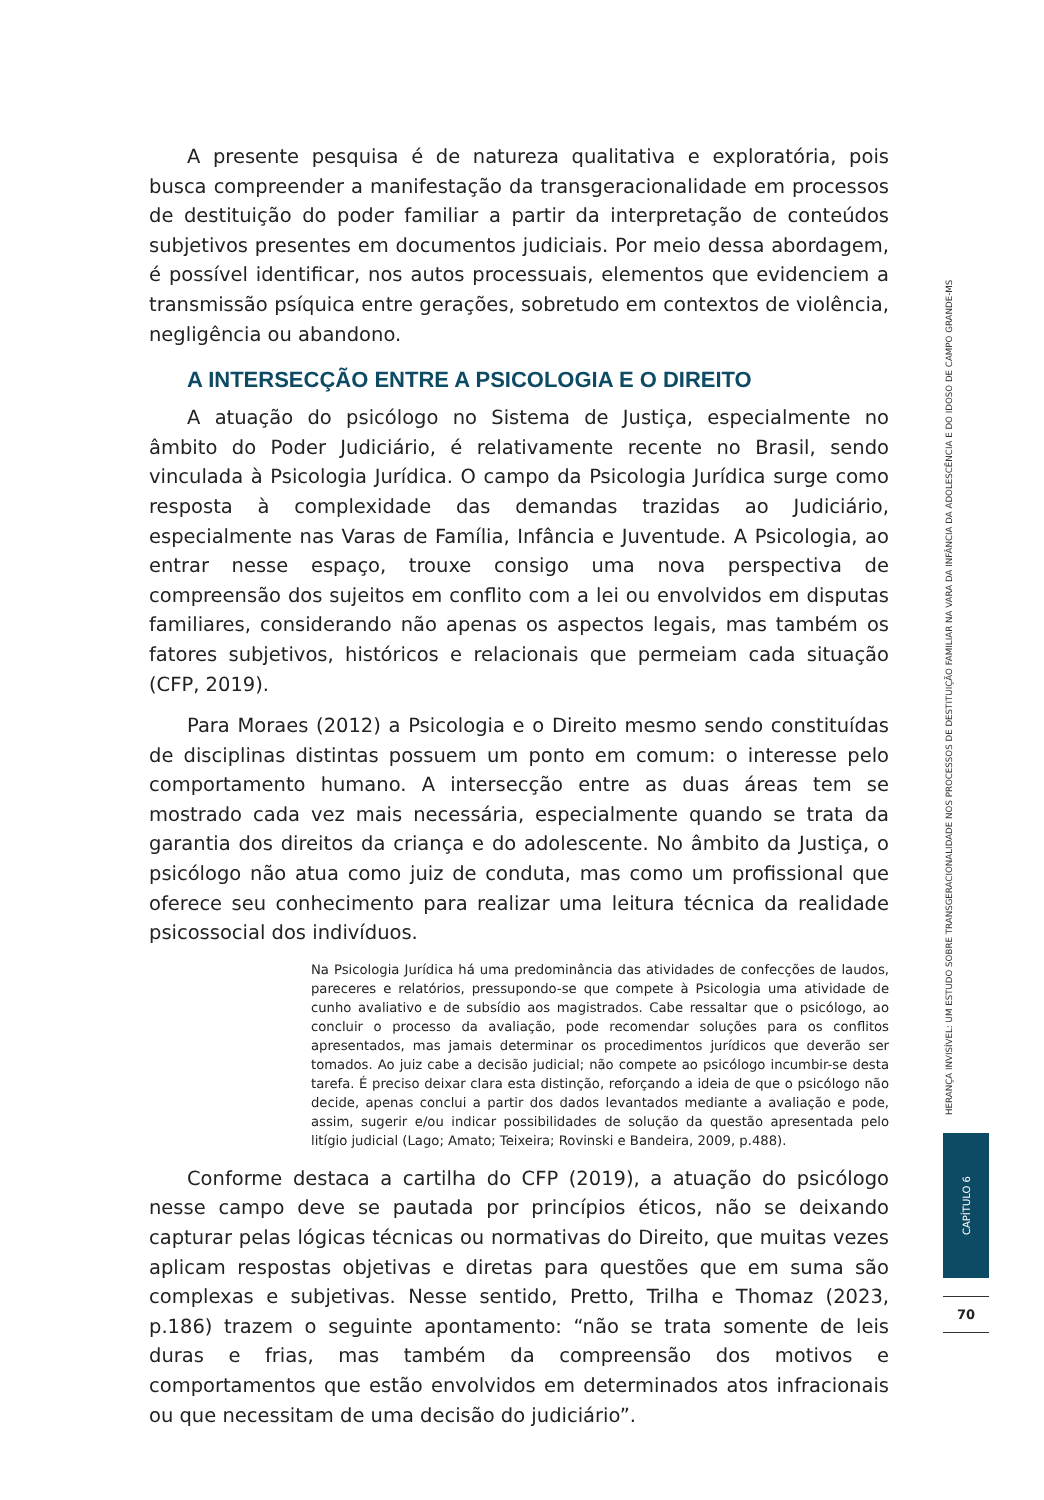A presente pesquisa é de natureza qualitativa e exploratória, pois busca compreender a manifestação da transgeracionalidade em processos de destituição do poder familiar a partir da interpretação de conteúdos subjetivos presentes em documentos judiciais. Por meio dessa abordagem, é possível identificar, nos autos processuais, elementos que evidenciem a transmissão psíquica entre gerações, sobretudo em contextos de violência, negligência ou abandono.
A INTERSECÇÃO ENTRE A PSICOLOGIA E O DIREITO
A atuação do psicólogo no Sistema de Justiça, especialmente no âmbito do Poder Judiciário, é relativamente recente no Brasil, sendo vinculada à Psicologia Jurídica. O campo da Psicologia Jurídica surge como resposta à complexidade das demandas trazidas ao Judiciário, especialmente nas Varas de Família, Infância e Juventude. A Psicologia, ao entrar nesse espaço, trouxe consigo uma nova perspectiva de compreensão dos sujeitos em conflito com a lei ou envolvidos em disputas familiares, considerando não apenas os aspectos legais, mas também os fatores subjetivos, históricos e relacionais que permeiam cada situação (CFP, 2019).
Para Moraes (2012) a Psicologia e o Direito mesmo sendo constituídas de disciplinas distintas possuem um ponto em comum: o interesse pelo comportamento humano. A intersecção entre as duas áreas tem se mostrado cada vez mais necessária, especialmente quando se trata da garantia dos direitos da criança e do adolescente. No âmbito da Justiça, o psicólogo não atua como juiz de conduta, mas como um profissional que oferece seu conhecimento para realizar uma leitura técnica da realidade psicossocial dos indivíduos.
Na Psicologia Jurídica há uma predominância das atividades de confecções de laudos, pareceres e relatórios, pressupondo-se que compete à Psicologia uma atividade de cunho avaliativo e de subsídio aos magistrados. Cabe ressaltar que o psicólogo, ao concluir o processo da avaliação, pode recomendar soluções para os conflitos apresentados, mas jamais determinar os procedimentos jurídicos que deverão ser tomados. Ao juiz cabe a decisão judicial; não compete ao psicólogo incumbir-se desta tarefa. É preciso deixar clara esta distinção, reforçando a ideia de que o psicólogo não decide, apenas conclui a partir dos dados levantados mediante a avaliação e pode, assim, sugerir e/ou indicar possibilidades de solução da questão apresentada pelo litígio judicial (Lago; Amato; Teixeira; Rovinski e Bandeira, 2009, p.488).
Conforme destaca a cartilha do CFP (2019), a atuação do psicólogo nesse campo deve se pautada por princípios éticos, não se deixando capturar pelas lógicas técnicas ou normativas do Direito, que muitas vezes aplicam respostas objetivas e diretas para questões que em suma são complexas e subjetivas. Nesse sentido, Pretto, Trilha e Thomaz (2023, p.186) trazem o seguinte apontamento: “não se trata somente de leis duras e frias, mas também da compreensão dos motivos e comportamentos que estão envolvidos em determinados atos infracionais ou que necessitam de uma decisão do judiciário”.
HERANÇA INVISÍVEL: UM ESTUDO SOBRE TRANSGERACIONALIDADE NOS PROCESSOS DE DESTITUIÇÃO FAMILIAR NA VARA DA INFÂNCIA DA ADOLESCÊNCIA E DO IDOSO DE CAMPO GRANDE-MS
CAPÍTULO 6
70